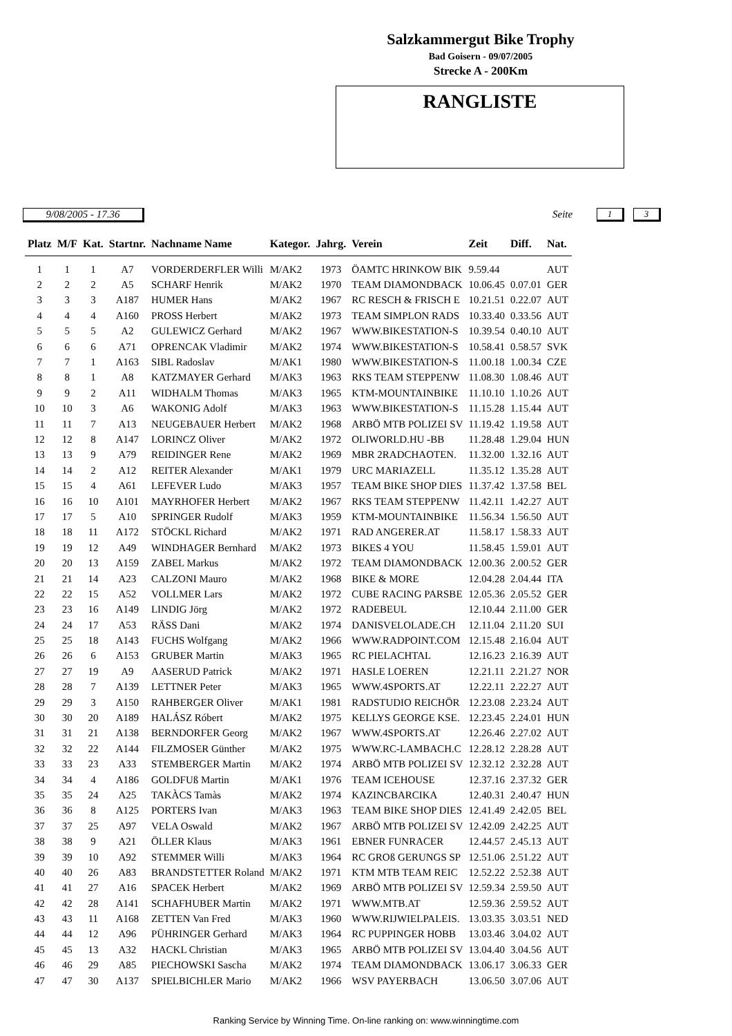Salzkammergut Bike Trophy
Bad Goisern - 09/07/2005
Strecke A - 200Km
RANGLISTE
9/08/2005 - 17.36 Seite 1 3
| Platz | M/F | Kat. | Startnr. | Nachname Name | Kategor. | Jahrg. | Verein | Zeit | Diff. | Nat. |
| --- | --- | --- | --- | --- | --- | --- | --- | --- | --- | --- |
| 1 | 1 | 1 | A7 | VORDERDERFLER Willi | M/AK2 | 1973 | ÖAMTC HRINKOW BIK | 9.59.44 | | AUT |
| 2 | 2 | 2 | A5 | SCHARF Henrik | M/AK2 | 1970 | TEAM DIAMONDBACK | 10.06.45 | 0.07.01 | GER |
| 3 | 3 | 3 | A187 | HUMER Hans | M/AK2 | 1967 | RC RESCH & FRISCH E | 10.21.51 | 0.22.07 | AUT |
| 4 | 4 | 4 | A160 | PROSS Herbert | M/AK2 | 1973 | TEAM SIMPLON RADS | 10.33.40 | 0.33.56 | AUT |
| 5 | 5 | 5 | A2 | GULEWICZ Gerhard | M/AK2 | 1967 | WWW.BIKESTATION-S | 10.39.54 | 0.40.10 | AUT |
| 6 | 6 | 6 | A71 | OPRENCAK Vladimir | M/AK2 | 1974 | WWW.BIKESTATION-S | 10.58.41 | 0.58.57 | SVK |
| 7 | 7 | 1 | A163 | SIBL Radoslav | M/AK1 | 1980 | WWW.BIKESTATION-S | 11.00.18 | 1.00.34 | CZE |
| 8 | 8 | 1 | A8 | KATZMAYER Gerhard | M/AK3 | 1963 | RKS TEAM STEPPENW | 11.08.30 | 1.08.46 | AUT |
| 9 | 9 | 2 | A11 | WIDHALM Thomas | M/AK3 | 1965 | KTM-MOUNTAINBIKE | 11.10.10 | 1.10.26 | AUT |
| 10 | 10 | 3 | A6 | WAKONIG Adolf | M/AK3 | 1963 | WWW.BIKESTATION-S | 11.15.28 | 1.15.44 | AUT |
| 11 | 11 | 7 | A13 | NEUGEBAUER Herbert | M/AK2 | 1968 | ARBÖ MTB POLIZEI SV | 11.19.42 | 1.19.58 | AUT |
| 12 | 12 | 8 | A147 | LORINCZ Oliver | M/AK2 | 1972 | OLIWORLD.HU -BB | 11.28.48 | 1.29.04 | HUN |
| 13 | 13 | 9 | A79 | REIDINGER Rene | M/AK2 | 1969 | MBR 2RADCHAOTEN. | 11.32.00 | 1.32.16 | AUT |
| 14 | 14 | 2 | A12 | REITER Alexander | M/AK1 | 1979 | URC MARIAZELL | 11.35.12 | 1.35.28 | AUT |
| 15 | 15 | 4 | A61 | LEFEVER Ludo | M/AK3 | 1957 | TEAM BIKE SHOP DIES | 11.37.42 | 1.37.58 | BEL |
| 16 | 16 | 10 | A101 | MAYRHOFER Herbert | M/AK2 | 1967 | RKS TEAM STEPPENW | 11.42.11 | 1.42.27 | AUT |
| 17 | 17 | 5 | A10 | SPRINGER Rudolf | M/AK3 | 1959 | KTM-MOUNTAINBIKE | 11.56.34 | 1.56.50 | AUT |
| 18 | 18 | 11 | A172 | STÖCKL Richard | M/AK2 | 1971 | RAD ANGERER.AT | 11.58.17 | 1.58.33 | AUT |
| 19 | 19 | 12 | A49 | WINDHAGER Bernhard | M/AK2 | 1973 | BIKES 4 YOU | 11.58.45 | 1.59.01 | AUT |
| 20 | 20 | 13 | A159 | ZABEL Markus | M/AK2 | 1972 | TEAM DIAMONDBACK | 12.00.36 | 2.00.52 | GER |
| 21 | 21 | 14 | A23 | CALZONI Mauro | M/AK2 | 1968 | BIKE & MORE | 12.04.28 | 2.04.44 | ITA |
| 22 | 22 | 15 | A52 | VOLLMER Lars | M/AK2 | 1972 | CUBE RACING PARSBE | 12.05.36 | 2.05.52 | GER |
| 23 | 23 | 16 | A149 | LINDIG Jörg | M/AK2 | 1972 | RADEBEUL | 12.10.44 | 2.11.00 | GER |
| 24 | 24 | 17 | A53 | RÄSS Dani | M/AK2 | 1974 | DANISVELOLADE.CH | 12.11.04 | 2.11.20 | SUI |
| 25 | 25 | 18 | A143 | FUCHS Wolfgang | M/AK2 | 1966 | WWW.RADPOINT.COM | 12.15.48 | 2.16.04 | AUT |
| 26 | 26 | 6 | A153 | GRUBER Martin | M/AK3 | 1965 | RC PIELACHTAL | 12.16.23 | 2.16.39 | AUT |
| 27 | 27 | 19 | A9 | AASERUD Patrick | M/AK2 | 1971 | HASLE LOEREN | 12.21.11 | 2.21.27 | NOR |
| 28 | 28 | 7 | A139 | LETTNER Peter | M/AK3 | 1965 | WWW.4SPORTS.AT | 12.22.11 | 2.22.27 | AUT |
| 29 | 29 | 3 | A150 | RAHBERGER Oliver | M/AK1 | 1981 | RADSTUDIO REICHÖR | 12.23.08 | 2.23.24 | AUT |
| 30 | 30 | 20 | A189 | HALÁSZ Róbert | M/AK2 | 1975 | KELLYS GEORGE KSE. | 12.23.45 | 2.24.01 | HUN |
| 31 | 31 | 21 | A138 | BERNDORFER Georg | M/AK2 | 1967 | WWW.4SPORTS.AT | 12.26.46 | 2.27.02 | AUT |
| 32 | 32 | 22 | A144 | FILZMOSER Günther | M/AK2 | 1975 | WWW.RC-LAMBACH.C | 12.28.12 | 2.28.28 | AUT |
| 33 | 33 | 23 | A33 | STEMBERGER Martin | M/AK2 | 1974 | ARBÖ MTB POLIZEI SV | 12.32.12 | 2.32.28 | AUT |
| 34 | 34 | 4 | A186 | GOLDFUß Martin | M/AK1 | 1976 | TEAM ICEHOUSE | 12.37.16 | 2.37.32 | GER |
| 35 | 35 | 24 | A25 | TAKÀCS Tamàs | M/AK2 | 1974 | KAZINCBARCIKA | 12.40.31 | 2.40.47 | HUN |
| 36 | 36 | 8 | A125 | PORTERS Ivan | M/AK3 | 1963 | TEAM BIKE SHOP DIES | 12.41.49 | 2.42.05 | BEL |
| 37 | 37 | 25 | A97 | VELA Oswald | M/AK2 | 1967 | ARBÖ MTB POLIZEI SV | 12.42.09 | 2.42.25 | AUT |
| 38 | 38 | 9 | A21 | ÖLLER Klaus | M/AK3 | 1961 | EBNER FUNRACER | 12.44.57 | 2.45.13 | AUT |
| 39 | 39 | 10 | A92 | STEMMER Willi | M/AK3 | 1964 | RC GROß GERUNGS SP | 12.51.06 | 2.51.22 | AUT |
| 40 | 40 | 26 | A83 | BRANDSTETTER Roland | M/AK2 | 1971 | KTM MTB TEAM REIC | 12.52.22 | 2.52.38 | AUT |
| 41 | 41 | 27 | A16 | SPACEK Herbert | M/AK2 | 1969 | ARBÖ MTB POLIZEI SV | 12.59.34 | 2.59.50 | AUT |
| 42 | 42 | 28 | A141 | SCHAFHUBER Martin | M/AK2 | 1971 | WWW.MTB.AT | 12.59.36 | 2.59.52 | AUT |
| 43 | 43 | 11 | A168 | ZETTEN Van Fred | M/AK3 | 1960 | WWW.RIJWIELPALEIS. | 13.03.35 | 3.03.51 | NED |
| 44 | 44 | 12 | A96 | PÜHRINGER Gerhard | M/AK3 | 1964 | RC PUPPINGER HOBB | 13.03.46 | 3.04.02 | AUT |
| 45 | 45 | 13 | A32 | HACKL Christian | M/AK3 | 1965 | ARBÖ MTB POLIZEI SV | 13.04.40 | 3.04.56 | AUT |
| 46 | 46 | 29 | A85 | PIECHOWSKI Sascha | M/AK2 | 1974 | TEAM DIAMONDBACK | 13.06.17 | 3.06.33 | GER |
| 47 | 47 | 30 | A137 | SPIELBICHLER Mario | M/AK2 | 1966 | WSV PAYERBACH | 13.06.50 | 3.07.06 | AUT |
Ranking Service by Winning Time. On-line ranking on: www.winningtime.com